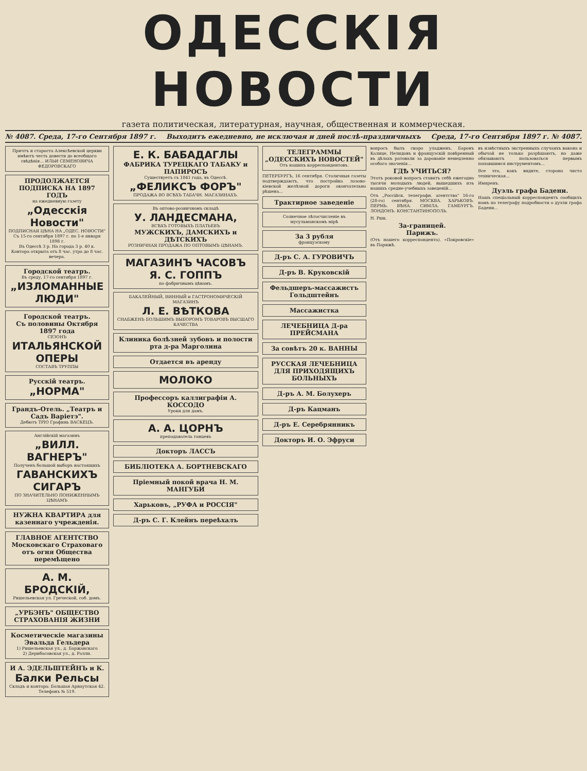ОДЕССКІЯ НОВОСТИ
газета политическая, литературная, научная, общественная и коммерческая.
№ 4087. Среда, 17-го Сентября 1897 г. Выходитъ ежедневно, не исключая и дней послѣ-праздничныхъ Среда, 17-го Сентября 1897 г. № 4087.
Причтъ и староста Алексѣевской церкви имѣютъ честь довести до всеобщаго свѣдѣнія... ИЛЬИ СЕМЕНОВИЧА ФЕДОРОВСКАГО
ПРОДОЛЖАЕТСЯ ПОДПИСКА НА 1897 ГОДЪ
на ежедневную газету
„Одесскія Новости"
ПОДПИСНАЯ ЦѢНА НА „ОДЕС. НОВОСТИ"
Съ 15-го сентября 1897 г. по 1-е января 1898 г.
Въ Одессѣ 3 р. На города 3 р. 40 к.
Контора открыта отъ 8 час. утра до 8 час. вечера.
Городской театръ.
Въ среду, 17-го сентября 1897 г.
„ИЗЛОМАННЫЕ ЛЮДИ"
Городской театръ.
Съ половины Октября 1897 года
СЕЗОНЪ
ИТАЛЬЯНСКОЙ ОПЕРЫ
СОСТАВЪ ТРУППЫ
Русскій театръ.
„НОРМА"
Грандъ-Отель. „Театръ и Садъ Варіетэ".
Дебютъ ТРІО Графинь ВАСКЕЦЪ.
Англійскій магазинъ
„ВИЛЛ. ВАГНЕРЪ"
Полученъ большой выборъ настоящихъ
ГАВАНСКИХЪ СИГАРЪ
ПО ЗНАЧИТЕЛЬНО ПОНИЖЕННЫМЪ ЦѢНАМЪ
НУЖНА КВАРТИРА для казеннаго учрежденія.
ГЛАВНОЕ АГЕНТСТВО Московскаго Страховаго отъ огня Общества перемѣщено
А. М. БРОДСКІЙ,
Ришельевская ул. Греческой, соб. домъ.
„УРБЭНЪ" ОБЩЕСТВО СТРАХОВАНІЯ ЖИЗНИ
Косметическіе магазины Эвальда Гельдера
1) Ришельевская ул., д. Баржанскаго
2) Дерибасовская ул., д. Ралли.
И А. ЭДЕЛЬШТЕЙНЪ и К.
Балки Рельсы
Складъ и контора: Большая Арнаутская 42. Телефонъ № 519.
Е. К. БАБАДАГЛЫ
ФАБРИКА ТУРЕЦКАГО ТАБАКУ и ПАПИРОСЪ
Существуетъ съ 1841 года, въ Одессѣ.
„ФЕЛИКСЪ ФОРЪ"
ПРОДАЖА ВО ВСѢХЪ ТАБАЧН. МАГАЗИНАХЪ.
Въ оптово-розничномъ складѣ
У. ЛАНДЕСМАНА,
ВСѢХЪ ГОТОВЫХЪ ПЛАТЬЕВЪ
МУЖСКИХЪ, ДАМСКИХЪ и ДѢТСКИХЪ
РОЗНИЧНАЯ ПРОДАЖА ПО ОПТОВЫМЪ ЦѢНАМЪ.
МАГАЗИНЪ ЧАСОВЪ
Я. С. ГОППЪ
по фабричнымъ цѣнамъ.
БАКАЛЕЙНЫЙ, ВИННЫЙ и ГАСТРОНОМИЧЕСКІЙ МАГАЗИНЪ
Л. Е. ВѢТКОВА
СНАБЖЕНЪ БОЛЬШИМЪ ВЫБОРОМЪ ТОВАРОВЪ ВЫСШАГО КАЧЕСТВА
Клиника болѣзней зубовъ и полости рта д-ра Марголина
Отдается въ аренду
МОЛОКО
Профессоръ каллиграфіи А. КОССОДО
Уроки для дамъ.
А. А. ЦОРНЪ
преподаватель танцевъ
Докторъ ЛАССЪ
БИБЛІОТЕКА А. БОРТНЕВСКАГО
Пріемный покой врача Н. М. МАНГУБИ
Харьковъ, „РУФА и РОССІЯ"
Д-ръ С. Г. Клейнъ перeѣхалъ
ТЕЛЕГРАММЫ „ОДЕССКИХЪ НОВОСТЕЙ"
Отъ нашихъ корреспондентовъ.
ПЕТЕРБУРГЪ, 16 сентября. Столичныя газеты подтверждаютъ, что постройка лозово-кіевской желѣзной дороги окончательно рѣшена...
Трактирное заведеніе
Солнечное лѣтосчисленіе въ мусульманскомъ мірѣ
За 3 рубля
французскому
Д-ръ С. А. ГУРОВИЧЪ
Д-ръ В. Круковскій
Фельдшеръ-массажистъ Гольдштейнъ
Массажистка
ЛЕЧЕБНИЦА Д-ра ПРЕЙСМАНА
За совѣтъ 20 к. ВАННЫ
РУССКАЯ ЛЕЧЕБНИЦА ДЛЯ ПРИХОДЯЩИХЪ БОЛЬНЫХЪ
Д-ръ А. М. Болухеръ
Д-ръ Кацманъ
Д-ръ Е. Серебрянникъ
Докторъ И. О. Эфруси
вопросъ былъ скоро уладженъ. Баронъ Калице, Нелидовъ и французскій повѣренный въ дѣлахъ ратовали за дарованіе немедленно особаго значенія...
ГДѢ УЧИТЬСЯ?
Этотъ роковой вопросъ ставитъ себѣ ежегодно тысячи молодыхъ людей, вышедшихъ изъ нашихъ средне-учебныхъ заведеній...
Отъ „Россійск. телеграфн. агентства" 16-го (28-го) сентября. МОСКВА. ХАРЬКОВЪ. ПЕРМЬ. ВѢНА. СИМЛА. ГАМБУРГЪ. ЛОНДОНЪ. КОНСТАНТИНОПОЛЬ.
Н. Ршк.
За-границей.
Парижъ.
(Отъ нашего корреспондента). «Покровскіе» въ Парижѣ.
въ извѣстныхъ экстренныхъ случаяхъ вакона и обычай не только разрѣшаютъ, но даже обязываютъ пользоваться первымъ попавшимся инструментомъ...
Все это, какъ видите, сторона чисто техническая...
Имяренъ.
Дуэль графа Бадени.
Нашъ спеціальный корреспондентъ сообщилъ намъ по телеграфу подробности о дуэли графа Бадени...